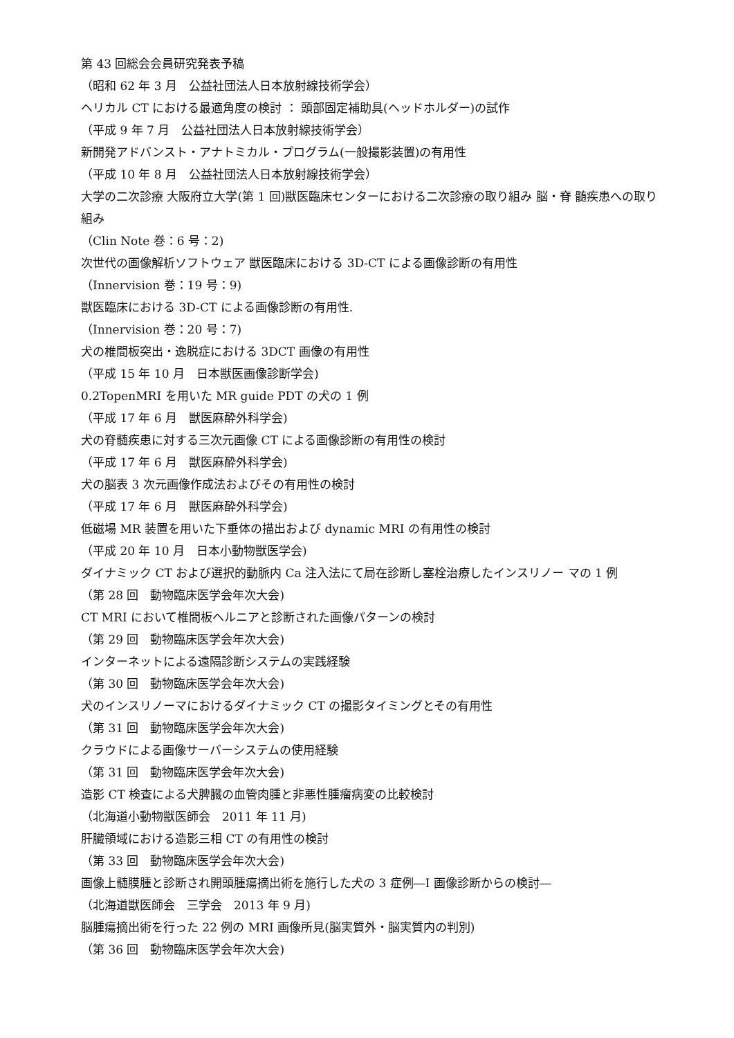第 43 回総会会員研究発表予稿
（昭和 62 年 3 月　公益社団法人日本放射線技術学会）
ヘリカル CT における最適角度の検討 ： 頭部固定補助具(ヘッドホルダー)の試作
（平成 9 年 7 月　公益社団法人日本放射線技術学会）
新開発アドバンスト・アナトミカル・プログラム(一般撮影装置)の有用性
（平成 10 年 8 月　公益社団法人日本放射線技術学会）
大学の二次診療 大阪府立大学(第 1 回)獣医臨床センターにおける二次診療の取り組み 脳・脊 髄疾患への取り組み
（Clin Note 巻：6 号：2)
次世代の画像解析ソフトウェア 獣医臨床における 3D‐CT による画像診断の有用性
（Innervision 巻：19 号：9)
獣医臨床における 3D-CT による画像診断の有用性.
（Innervision 巻：20 号：7)
犬の椎間板突出・逸脱症における 3DCT 画像の有用性
（平成 15 年 10 月　日本獣医画像診断学会)
0.2TopenMRI を用いた MR guide PDT の犬の 1 例
（平成 17 年 6 月　獣医麻酔外科学会)
犬の脊髄疾患に対する三次元画像 CT による画像診断の有用性の検討
（平成 17 年 6 月　獣医麻酔外科学会)
犬の脳表 3 次元画像作成法およびその有用性の検討
（平成 17 年 6 月　獣医麻酔外科学会)
低磁場 MR 装置を用いた下垂体の描出および dynamic MRI の有用性の検討
（平成 20 年 10 月　日本小動物獣医学会)
ダイナミック CT および選択的動脈内 Ca 注入法にて局在診断し塞栓治療したインスリノー マの 1 例
（第 28 回　動物臨床医学会年次大会)
CT MRI において椎間板ヘルニアと診断された画像パターンの検討
（第 29 回　動物臨床医学会年次大会)
インターネットによる遠隔診断システムの実践経験
（第 30 回　動物臨床医学会年次大会)
犬のインスリノーマにおけるダイナミック CT の撮影タイミングとその有用性
（第 31 回　動物臨床医学会年次大会)
クラウドによる画像サーバーシステムの使用経験
（第 31 回　動物臨床医学会年次大会)
造影 CT 検査による犬脾臓の血管肉腫と非悪性腫瘤病変の比較検討
（北海道小動物獣医師会　2011 年 11 月)
肝臓領域における造影三相 CT の有用性の検討
（第 33 回　動物臨床医学会年次大会)
画像上髄膜腫と診断され開頭腫瘍摘出術を施行した犬の 3 症例―I 画像診断からの検討―
（北海道獣医師会　三学会　2013 年 9 月)
脳腫瘍摘出術を行った 22 例の MRI 画像所見(脳実質外・脳実質内の判別)
（第 36 回　動物臨床医学会年次大会)